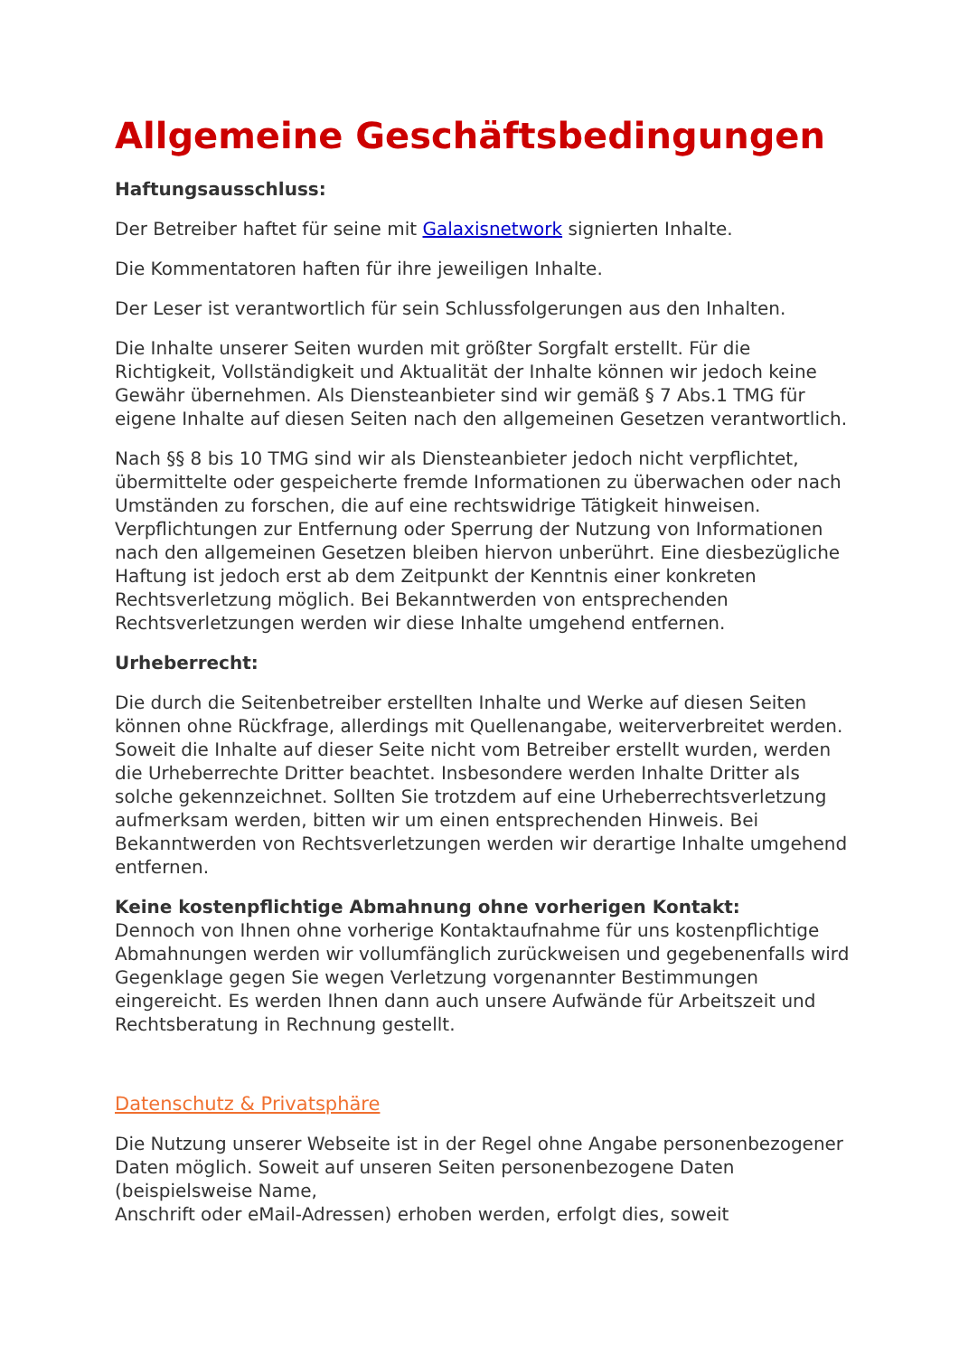Allgemeine Geschäftsbedingungen
Haftungsausschluss:
Der Betreiber haftet für seine mit Galaxisnetwork signierten Inhalte.
Die Kommentatoren haften für ihre jeweiligen Inhalte.
Der Leser ist verantwortlich für sein Schlussfolgerungen aus den Inhalten.
Die Inhalte unserer Seiten wurden mit größter Sorgfalt erstellt. Für die Richtigkeit, Vollständigkeit und Aktualität der Inhalte können wir jedoch keine Gewähr übernehmen. Als Diensteanbieter sind wir gemäß § 7 Abs.1 TMG für eigene Inhalte auf diesen Seiten nach den allgemeinen Gesetzen verantwortlich.
Nach §§ 8 bis 10 TMG sind wir als Diensteanbieter jedoch nicht verpflichtet, übermittelte oder gespeicherte fremde Informationen zu überwachen oder nach Umständen zu forschen, die auf eine rechtswidrige Tätigkeit hinweisen. Verpflichtungen zur Entfernung oder Sperrung der Nutzung von Informationen nach den allgemeinen Gesetzen bleiben hiervon unberührt. Eine diesbezügliche Haftung ist jedoch erst ab dem Zeitpunkt der Kenntnis einer konkreten Rechtsverletzung möglich. Bei Bekanntwerden von entsprechenden Rechtsverletzungen werden wir diese Inhalte umgehend entfernen.
Urheberrecht:
Die durch die Seitenbetreiber erstellten Inhalte und Werke auf diesen Seiten können ohne Rückfrage, allerdings mit Quellenangabe, weiterverbreitet werden. Soweit die Inhalte auf dieser Seite nicht vom Betreiber erstellt wurden, werden die Urheberrechte Dritter beachtet. Insbesondere werden Inhalte Dritter als solche gekennzeichnet. Sollten Sie trotzdem auf eine Urheberrechtsverletzung aufmerksam werden, bitten wir um einen entsprechenden Hinweis. Bei Bekanntwerden von Rechtsverletzungen werden wir derartige Inhalte umgehend entfernen.
Keine kostenpflichtige Abmahnung ohne vorherigen Kontakt:
Dennoch von Ihnen ohne vorherige Kontaktaufnahme für uns kostenpflichtige Abmahnungen werden wir vollumfänglich zurückweisen und gegebenenfalls wird Gegenklage gegen Sie wegen Verletzung vorgenannter Bestimmungen eingereicht. Es werden Ihnen dann auch unsere Aufwände für Arbeitszeit und Rechtsberatung in Rechnung gestellt.
Datenschutz & Privatsphäre
Die Nutzung unserer Webseite ist in der Regel ohne Angabe personenbezogener Daten möglich. Soweit auf unseren Seiten personenbezogene Daten (beispielsweise Name,
Anschrift oder eMail-Adressen) erhoben werden, erfolgt dies, soweit